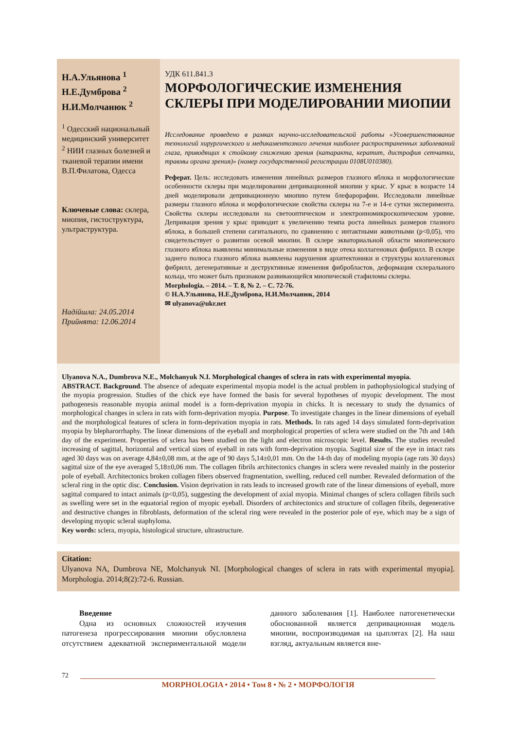Н.А.Ульянова <sup>1</sup>
Н.Е.Думброва <sup>2</sup>
Н.И.Молчанюк <sup>2</sup>
<sup>1</sup> Одесский национальный медицинский университет
<sup>2</sup> НИИ глазных болезней и тканевой терапии имени В.П.Филатова, Одесса
Ключевые слова: склера, миопия, гистоструктура, ультраструктура.
Надійшла: 24.05.2014
Прийнята: 12.06.2014
УДК 611.841.3
МОРФОЛОГИЧЕСКИЕ ИЗМЕНЕНИЯ СКЛЕРЫ ПРИ МОДЕЛИРОВАНИИ МИОПИИ
Исследование проведено в рамках научно-исследовательской работы «Усовершенствование технологий хирургического и медикаментозного лечения наиболее распространенных заболеваний глаза, приводящих к стойкому снижению зрения (катаракта, кератит, дистрофия сетчатки, травмы органа зрения)» (номер государственной регистрации 0108U010380).
Реферат. Цель: исследовать изменения линейных размеров глазного яблока и морфологические особенности склеры при моделировании депривационной миопии у крыс. У крыс в возрасте 14 дней моделировали депривационную миопию путем блефарорафии. Исследовали линейные размеры глазного яблока и морфологические свойства склеры на 7-е и 14-е сутки эксперимента. Свойства склеры исследовали на светооптическом и электронномикроскопическом уровне. Депривация зрения у крыс приводит к увеличению темпа роста линейных размеров глазного яблока, в большей степени сагитального, по сравнению с интактными животными (p<0,05), что свидетельствует о развитии осевой миопии. В склере экваториальной области миопического глазного яблока выявлены минимальные изменения в виде отека коллагеновых фибрилл. В склере заднего полюса глазного яблока выявлены нарушения архитектоники и структуры коллагеновых фибрилл, дегенеративные и деструктивные изменения фибробластов, деформация склерального кольца, что может быть признаком развивающейся миопической стафиломы склеры.
Morphologia. – 2014. – Т. 8, № 2. – С. 72-76.
© Н.А.Ульянова, Н.Е.Думброва, Н.И.Молчанюк, 2014
✉ ulyanova@ukr.net
Ulyanova N.A., Dumbrova N.E., Molchanyuk N.I. Morphological changes of sclera in rats with experimental myopia.
ABSTRACT. Background. The absence of adequate experimental myopia model is the actual problem in pathophysiological studying of the myopia progression. Studies of the chick eye have formed the basis for several hypotheses of myopic development. The most pathogenesis reasonable myopia animal model is a form-deprivation myopia in chicks. It is necessary to study the dynamics of morphological changes in sclera in rats with form-deprivation myopia. Purpose. To investigate changes in the linear dimensions of eyeball and the morphological features of sclera in form-deprivation myopia in rats. Methods. In rats aged 14 days simulated form-deprivation myopia by blepharorrhaphy. The linear dimensions of the eyeball and morphological properties of sclera were studied on the 7th and 14th day of the experiment. Properties of sclera has been studied on the light and electron microscopic level. Results. The studies revealed increasing of sagittal, horizontal and vertical sizes of eyeball in rats with form-deprivation myopia. Sagittal size of the eye in intact rats aged 30 days was on average 4,84±0,08 mm, at the age of 90 days 5,14±0,01 mm. On the 14-th day of modeling myopia (age rats 30 days) sagittal size of the eye averaged 5,18±0,06 mm. The collagen fibrils architectonics changes in sclera were revealed mainly in the posterior pole of eyeball. Architectonics broken collagen fibers observed fragmentation, swelling, reduced cell number. Revealed deformation of the scleral ring in the optic disc. Conclusion. Vision deprivation in rats leads to increased growth rate of the linear dimensions of eyeball, more sagittal compared to intact animals (p<0,05), suggesting the development of axial myopia. Minimal changes of sclera collagen fibrils such as swelling were set in the equatorial region of myopic eyeball. Disorders of architectonics and structure of collagen fibrils, degenerative and destructive changes in fibroblasts, deformation of the scleral ring were revealed in the posterior pole of eye, which may be a sign of developing myopic scleral staphyloma.
Key words: sclera, myopia, histological structure, ultrastructure.
Citation:
Ulyanova NA, Dumbrova NE, Molchanyuk NI. [Morphological changes of sclera in rats with experimental myopia]. Morphologia. 2014;8(2):72-6. Russian.
Введение
Одна из основных сложностей изучения патогенеза прогрессирования миопии обусловлена отсутствием адекватной экспериментальной модели данного заболевания [1]. Наиболее патогенетически обоснованной является депривационная модель миопии, воспроизводимая на цыплятах [2]. На наш взгляд, актуальным является вне-
72
MORPHOLOGIA • 2014 • Том 8 • № 2 • МОРФОЛОГІЯ